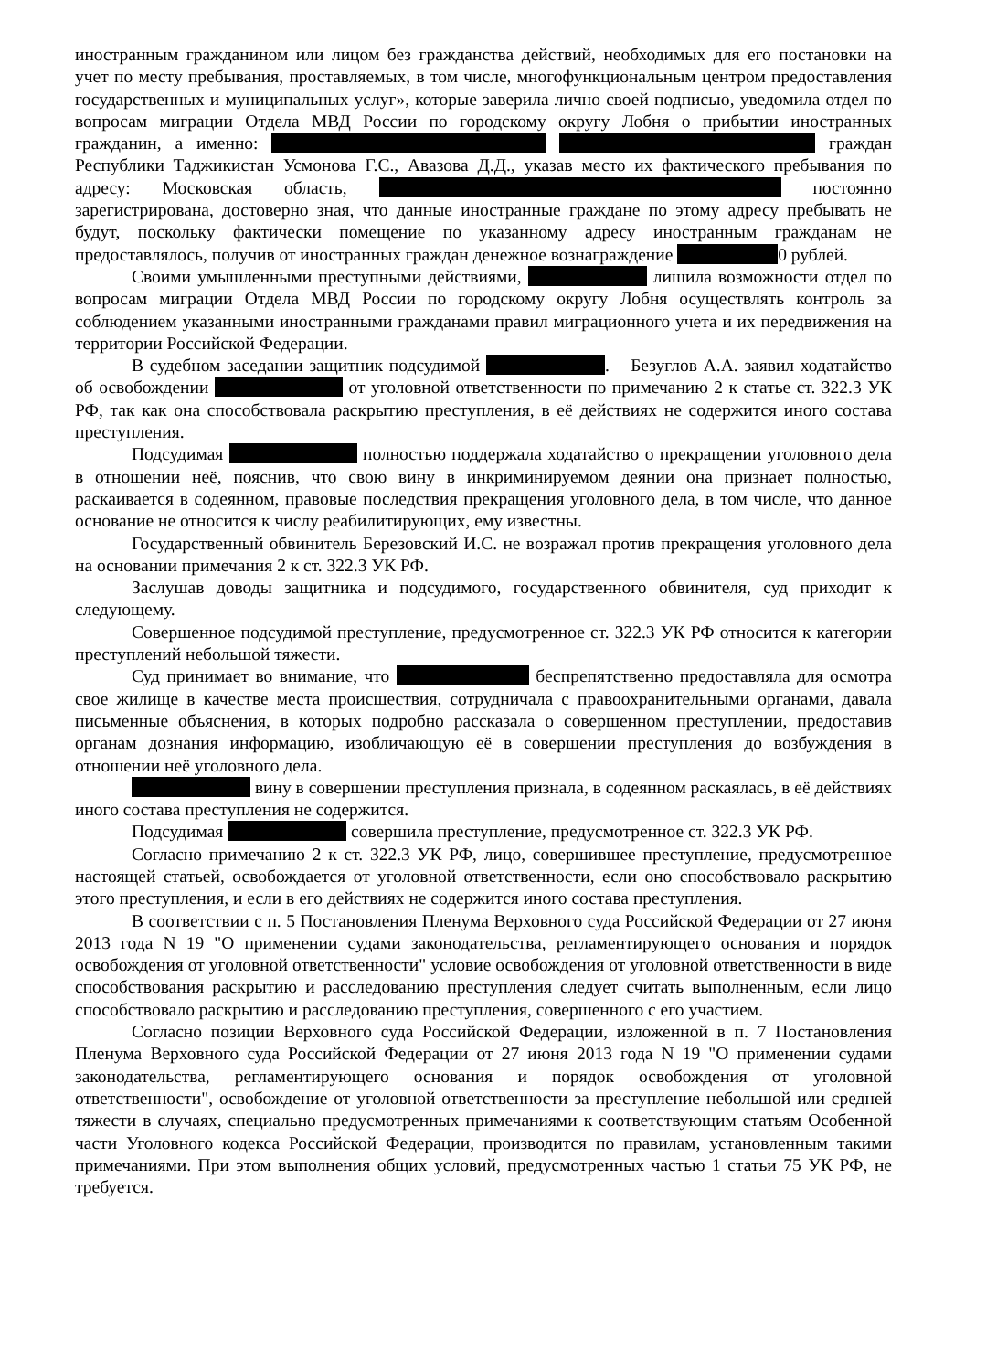иностранным гражданином или лицом без гражданства действий, необходимых для его постановки на учет по месту пребывания, проставляемых, в том числе, многофункциональным центром предоставления государственных и муниципальных услуг», которые заверила лично своей подписью, уведомила отдел по вопросам миграции Отдела МВД России по городскому округу Лобня о прибытии иностранных гражданин, а именно: граждан Республики Таджикистан Усмонова Г.С., Авазова Д.Д., указав место их фактического пребывания по адресу: Московская область, постоянно зарегистрирована, достоверно зная, что данные иностранные граждане по этому адресу пребывать не будут, поскольку фактически помещение по указанному адресу иностранным гражданам не предоставлялось, получив от иностранных граждан денежное вознаграждение 0 рублей.
Своими умышленными преступными действиями, лишила возможности отдел по вопросам миграции Отдела МВД России по городскому округу Лобня осуществлять контроль за соблюдением указанными иностранными гражданами правил миграционного учета и их передвижения на территории Российской Федерации.
В судебном заседании защитник подсудимой . – Безуглов А.А. заявил ходатайство об освобождении от уголовной ответственности по примечанию 2 к статье ст. 322.3 УК РФ, так как она способствовала раскрытию преступления, в её действиях не содержится иного состава преступления.
Подсудимая полностью поддержала ходатайство о прекращении уголовного дела в отношении неё, пояснив, что свою вину в инкриминируемом деянии она признает полностью, раскаивается в содеянном, правовые последствия прекращения уголовного дела, в том числе, что данное основание не относится к числу реабилитирующих, ему известны.
Государственный обвинитель Березовский И.С. не возражал против прекращения уголовного дела на основании примечания 2 к ст. 322.3 УК РФ.
Заслушав доводы защитника и подсудимого, государственного обвинителя, суд приходит к следующему.
Совершенное подсудимой преступление, предусмотренное ст. 322.3 УК РФ относится к категории преступлений небольшой тяжести.
Суд принимает во внимание, что беспрепятственно предоставляла для осмотра свое жилище в качестве места происшествия, сотрудничала с правоохранительными органами, давала письменные объяснения, в которых подробно рассказала о совершенном преступлении, предоставив органам дознания информацию, изобличающую её в совершении преступления до возбуждения в отношении неё уголовного дела.
вину в совершении преступления признала, в содеянном раскаялась, в её действиях иного состава преступления не содержится.
Подсудимая совершила преступление, предусмотренное ст. 322.3 УК РФ.
Согласно примечанию 2 к ст. 322.3 УК РФ, лицо, совершившее преступление, предусмотренное настоящей статьей, освобождается от уголовной ответственности, если оно способствовало раскрытию этого преступления, и если в его действиях не содержится иного состава преступления.
В соответствии с п. 5 Постановления Пленума Верховного суда Российской Федерации от 27 июня 2013 года N 19 "О применении судами законодательства, регламентирующего основания и порядок освобождения от уголовной ответственности" условие освобождения от уголовной ответственности в виде способствования раскрытию и расследованию преступления следует считать выполненным, если лицо способствовало раскрытию и расследованию преступления, совершенного с его участием.
Согласно позиции Верховного суда Российской Федерации, изложенной в п. 7 Постановления Пленума Верховного суда Российской Федерации от 27 июня 2013 года N 19 "О применении судами законодательства, регламентирующего основания и порядок освобождения от уголовной ответственности", освобождение от уголовной ответственности за преступление небольшой или средней тяжести в случаях, специально предусмотренных примечаниями к соответствующим статьям Особенной части Уголовного кодекса Российской Федерации, производится по правилам, установленным такими примечаниями. При этом выполнения общих условий, предусмотренных частью 1 статьи 75 УК РФ, не требуется.